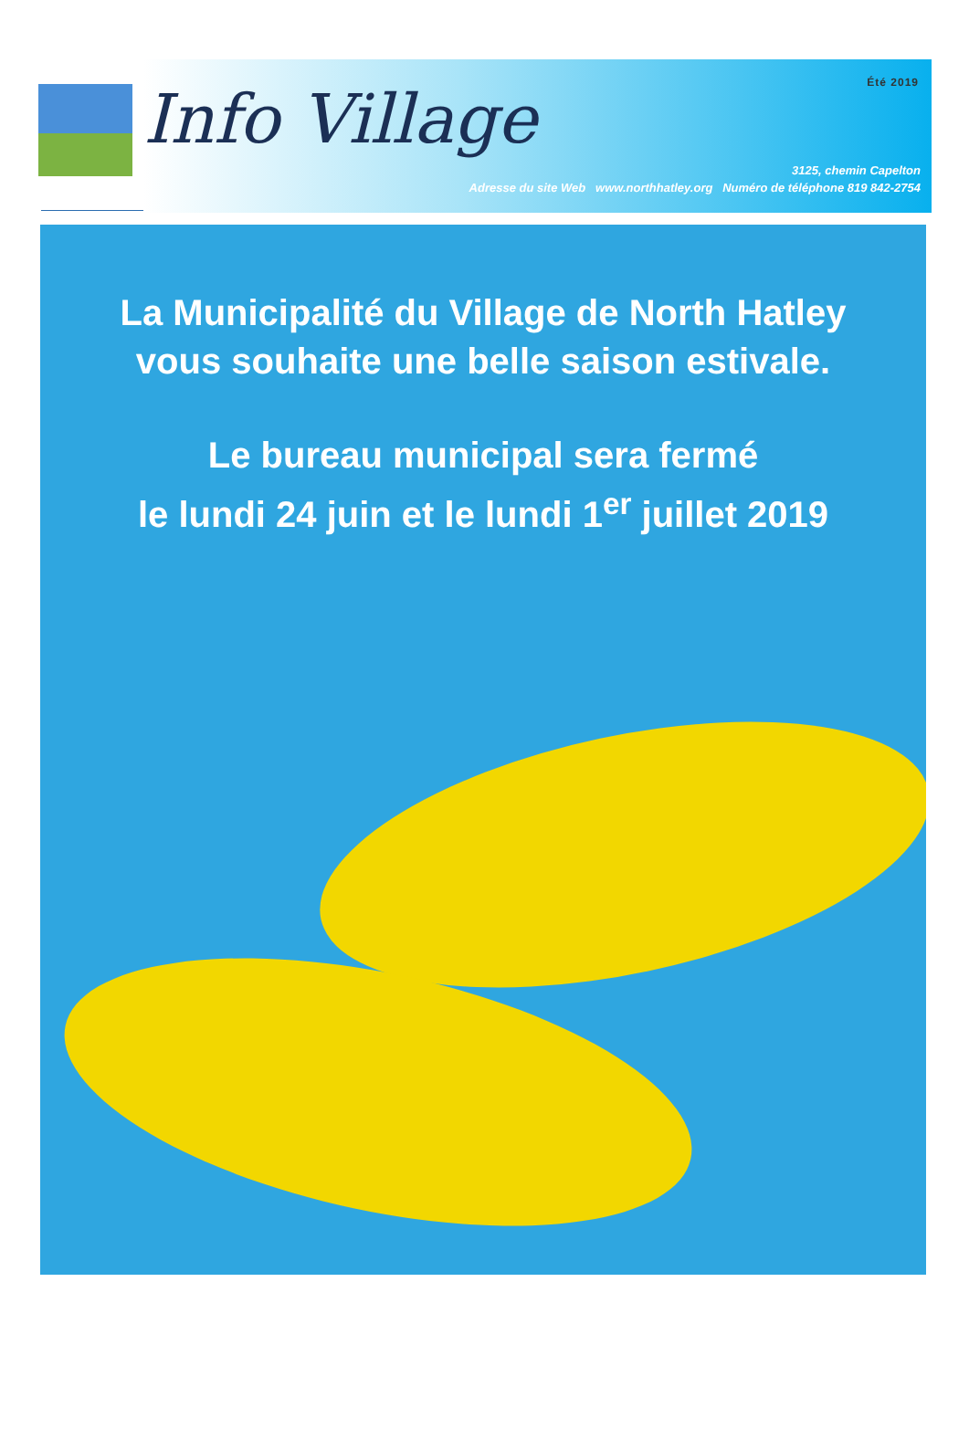Été 2019
Info Village
3125, chemin Capelton
Adresse du site Web www.northhatley.org Numéro de téléphone 819 842-2754
La Municipalité du Village de North Hatley
vous souhaite une belle saison estivale.
Le bureau municipal sera fermé
le lundi 24 juin et le lundi 1<sup>er</sup> juillet 2019